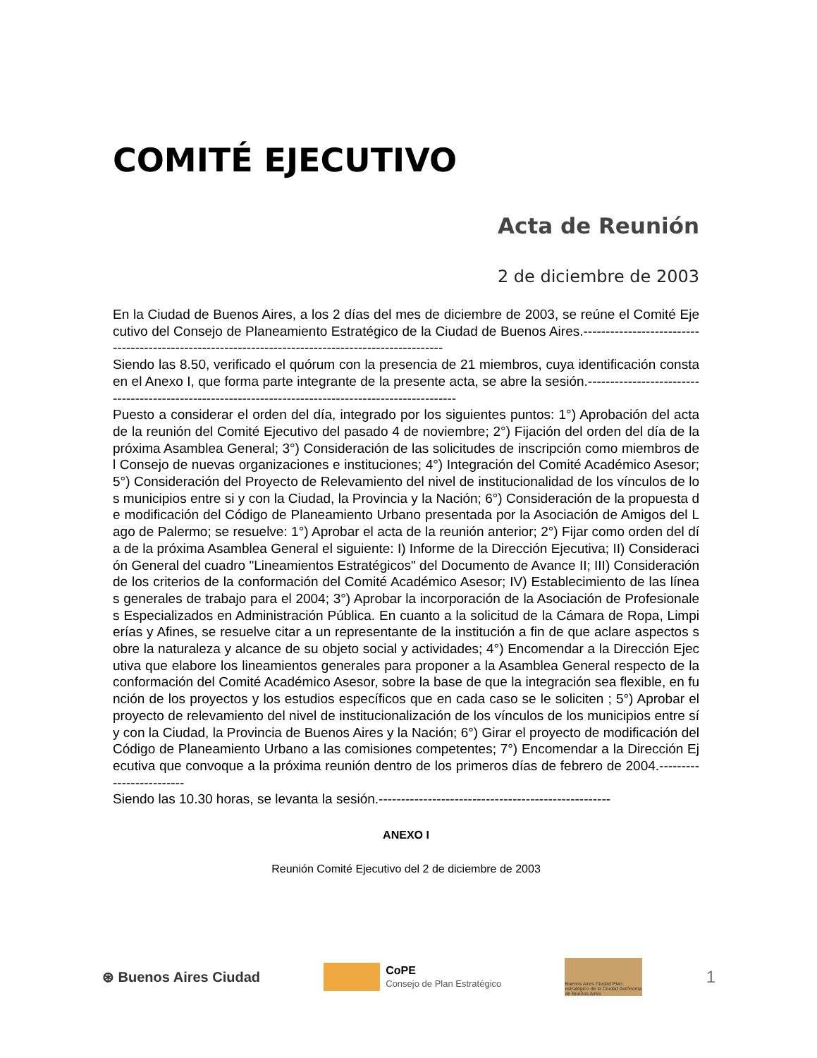COMITÉ EJECUTIVO
Acta de Reunión
2 de diciembre de 2003
En la Ciudad de Buenos Aires, a los 2 días del mes de diciembre de 2003, se reúne el Comité Ejecutivo del Consejo de Planeamiento Estratégico de la Ciudad de Buenos Aires.----------------------------------------------------------------------------------------------------
Siendo las 8.50, verificado el quórum con la presencia de 21 miembros, cuya identificación consta en el Anexo I, que forma parte integrante de la presente acta, se abre la sesión.------------------------------------------------------------------------------------------------------
Puesto a considerar el orden del día, integrado por los siguientes puntos: 1°) Aprobación del acta de la reunión del Comité Ejecutivo del pasado 4 de noviembre; 2°) Fijación del orden del día de la próxima Asamblea General; 3°) Consideración de las solicitudes de inscripción como miembros del Consejo de nuevas organizaciones e instituciones; 4°) Integración del Comité Académico Asesor; 5°) Consideración del Proyecto de Relevamiento del nivel de institucionalidad de los vínculos de los municipios entre si y con la Ciudad, la Provincia y la Nación; 6°) Consideración de la propuesta de modificación del Código de Planeamiento Urbano presentada por la Asociación de Amigos del Lago de Palermo; se resuelve: 1°) Aprobar el acta de la reunión anterior; 2°) Fijar como orden del día de la próxima Asamblea General el siguiente: I) Informe de la Dirección Ejecutiva; II) Consideración General del cuadro "Lineamientos Estratégicos" del Documento de Avance II; III) Consideración de los criterios de la conformación del Comité Académico Asesor; IV) Establecimiento de las líneas generales de trabajo para el 2004; 3°) Aprobar la incorporación de la Asociación de Profesionales Especializados en Administración Pública. En cuanto a la solicitud de la Cámara de Ropa, Limpierías y Afines, se resuelve citar a un representante de la institución a fin de que aclare aspectos sobre la naturaleza y alcance de su objeto social y actividades; 4°) Encomendar a la Dirección Ejecutiva que elabore los lineamientos generales para proponer a la Asamblea General respecto de la conformación del Comité Académico Asesor, sobre la base de que la integración sea flexible, en función de los proyectos y los estudios específicos que en cada caso se le soliciten ; 5°) Aprobar el proyecto de relevamiento del nivel de institucionalización de los vínculos de los municipios entre sí y con la Ciudad, la Provincia de Buenos Aires y la Nación; 6°) Girar el proyecto de modificación del Código de Planeamiento Urbano a las comisiones competentes; 7°) Encomendar a la Dirección Ejecutiva que convoque a la próxima reunión dentro de los primeros días de febrero de 2004.-------------------------
Siendo las 10.30 horas, se levanta la sesión.----------------------------------------------------
ANEXO I
Reunión Comité Ejecutivo del 2 de diciembre de 2003
⊛ Buenos Aires Ciudad
CoPE
Consejo de Plan Estratégico
Buenos Aires Ciudad Plan estratégico de la Ciudad Autónoma de Buenos Aires
1